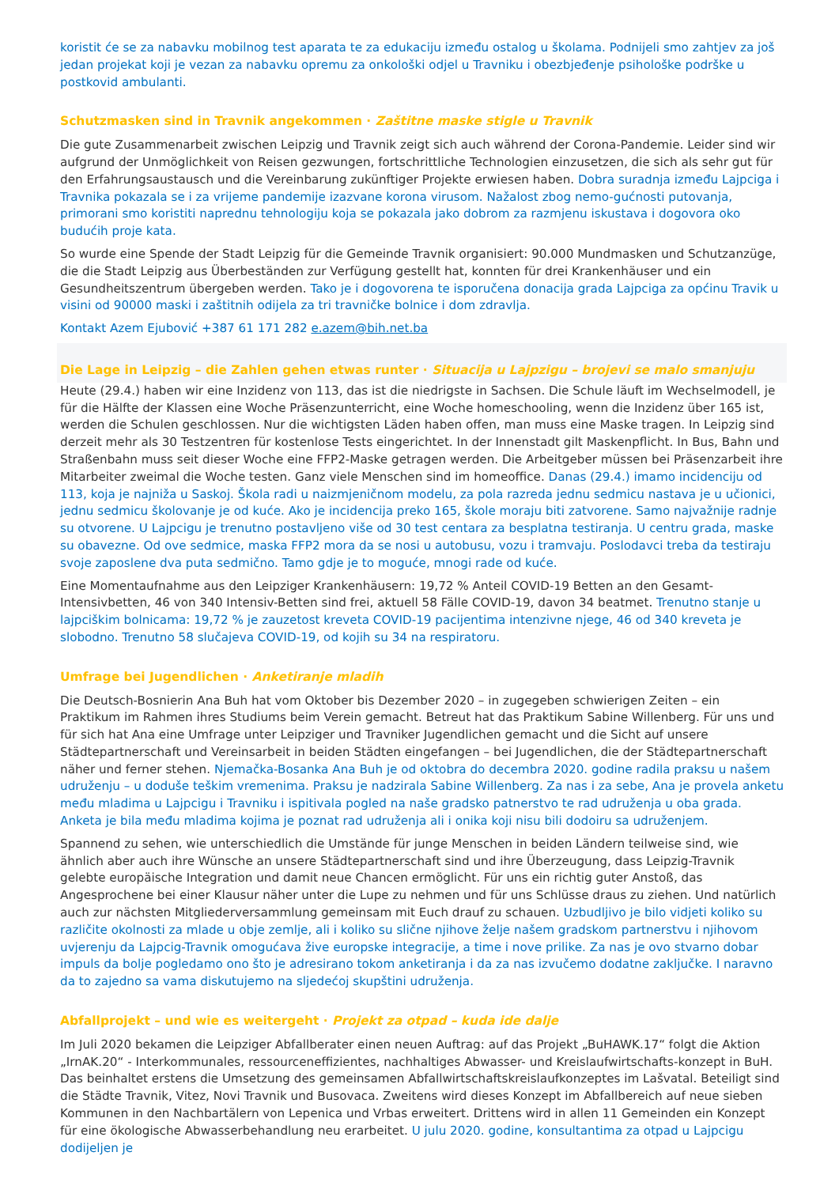koristit će se za nabavku mobilnog test aparata te za edukaciju između ostalog u školama. Podnijeli smo zahtjev za još jedan projekat koji je vezan za nabavku opremu za onkološki odjel u Travniku i obezbjeđenje psihološke podrške u postkovid ambulanti.
Schutzmasken sind in Travnik angekommen · Zaštitne maske stigle u Travnik
Die gute Zusammenarbeit zwischen Leipzig und Travnik zeigt sich auch während der Corona-Pandemie. Leider sind wir aufgrund der Unmöglichkeit von Reisen gezwungen, fortschrittliche Technologien einzusetzen, die sich als sehr gut für den Erfahrungsaustausch und die Vereinbarung zukünftiger Projekte erwiesen haben. Dobra suradnja između Lajpciga i Travnika pokazala se i za vrijeme pandemije izazvane korona virusom. Nažalost zbog nemo-gućnosti putovanja, primorani smo koristiti naprednu tehnologiju koja se pokazala jako dobrom za razmjenu iskustava i dogovora oko budućih proje kata.
So wurde eine Spende der Stadt Leipzig für die Gemeinde Travnik organisiert: 90.000 Mundmasken und Schutzanzüge, die die Stadt Leipzig aus Überbeständen zur Verfügung gestellt hat, konnten für drei Krankenhäuser und ein Gesundheitszentrum übergeben werden. Tako je i dogovorena te isporučena donacija grada Lajpciga za općinu Travik u visini od 90000 maski i zaštitnih odijela za tri travničke bolnice i dom zdravlja.
Kontakt Azem Ejubović +387 61 171 282 e.azem@bih.net.ba
Die Lage in Leipzig – die Zahlen gehen etwas runter · Situacija u Lajpzigu – brojevi se malo smanjuju
Heute (29.4.) haben wir eine Inzidenz von 113, das ist die niedrigste in Sachsen. Die Schule läuft im Wechselmodell, je für die Hälfte der Klassen eine Woche Präsenzunterricht, eine Woche homeschooling, wenn die Inzidenz über 165 ist, werden die Schulen geschlossen. Nur die wichtigsten Läden haben offen, man muss eine Maske tragen. In Leipzig sind derzeit mehr als 30 Testzentren für kostenlose Tests eingerichtet. In der Innenstadt gilt Maskenpflicht. In Bus, Bahn und Straßenbahn muss seit dieser Woche eine FFP2-Maske getragen werden. Die Arbeitgeber müssen bei Präsenzarbeit ihre Mitarbeiter zweimal die Woche testen. Ganz viele Menschen sind im homeoffice. Danas (29.4.) imamo incidenciju od 113, koja je najniža u Saskoj. Škola radi u naizmjeničnom modelu, za pola razreda jednu sedmicu nastava je u učionici, jednu sedmicu školovanje je od kuće. Ako je incidencija preko 165, škole moraju biti zatvorene. Samo najvažnije radnje su otvorene. U Lajpcigu je trenutno postavljeno više od 30 test centara za besplatna testiranja. U centru grada, maske su obavezne. Od ove sedmice, maska FFP2 mora da se nosi u autobusu, vozu i tramvaju. Poslodavci treba da testiraju svoje zaposlene dva puta sedmično. Tamo gdje je to moguće, mnogi rade od kuće.
Eine Momentaufnahme aus den Leipziger Krankenhäusern: 19,72 % Anteil COVID-19 Betten an den Gesamt-Intensivbetten, 46 von 340 Intensiv-Betten sind frei, aktuell 58 Fälle COVID-19, davon 34 beatmet. Trenutno stanje u lajpciškim bolnicama: 19,72 % je zauzetost kreveta COVID-19 pacijentima intenzivne njege, 46 od 340 kreveta je slobodno. Trenutno 58 slučajeva COVID-19, od kojih su 34 na respiratoru.
Umfrage bei Jugendlichen · Anketiranje mladih
Die Deutsch-Bosnierin Ana Buh hat vom Oktober bis Dezember 2020 – in zugegeben schwierigen Zeiten – ein Praktikum im Rahmen ihres Studiums beim Verein gemacht. Betreut hat das Praktikum Sabine Willenberg. Für uns und für sich hat Ana eine Umfrage unter Leipziger und Travniker Jugendlichen gemacht und die Sicht auf unsere Städtepartnerschaft und Vereinsarbeit in beiden Städten eingefangen – bei Jugendlichen, die der Städtepartnerschaft näher und ferner stehen. Njemačka-Bosanka Ana Buh je od oktobra do decembra 2020. godine radila praksu u našem udruženju – u doduše teškim vremenima. Praksu je nadzirala Sabine Willenberg. Za nas i za sebe, Ana je provela anketu među mladima u Lajpcigu i Travniku i ispitivala pogled na naše gradsko patnerstvo te rad udruženja u oba grada. Anketa je bila među mladima kojima je poznat rad udruženja ali i onika koji nisu bili dodoiru sa udruženjem.
Spannend zu sehen, wie unterschiedlich die Umstände für junge Menschen in beiden Ländern teilweise sind, wie ähnlich aber auch ihre Wünsche an unsere Städtepartnerschaft sind und ihre Überzeugung, dass Leipzig-Travnik gelebte europäische Integration und damit neue Chancen ermöglicht. Für uns ein richtig guter Anstoß, das Angesprochene bei einer Klausur näher unter die Lupe zu nehmen und für uns Schlüsse draus zu ziehen. Und natürlich auch zur nächsten Mitgliederversammlung gemeinsam mit Euch drauf zu schauen. Uzbudljivo je bilo vidjeti koliko su različite okolnosti za mlade u obje zemlje, ali i koliko su slične njihove želje našem gradskom partnerstvu i njihovom uvjerenju da Lajpcig-Travnik omogućava žive europske integracije, a time i nove prilike. Za nas je ovo stvarno dobar impuls da bolje pogledamo ono što je adresirano tokom anketiranja i da za nas izvučemo dodatne zaključke. I naravno da to zajedno sa vama diskutujemo na sljedećoj skupštini udruženja.
Abfallprojekt – und wie es weitergeht · Projekt za otpad – kuda ide dalje
Im Juli 2020 bekamen die Leipziger Abfallberater einen neuen Auftrag: auf das Projekt „BuHAWK.17“ folgt die Aktion „IrnAK.20“ - Interkommunales, ressourceneffizientes, nachhaltiges Abwasser- und Kreislaufwirtschafts-konzept in BuH. Das beinhaltet erstens die Umsetzung des gemeinsamen Abfallwirtschaftskreislaufkonzeptes im Lašvatal. Beteiligt sind die Städte Travnik, Vitez, Novi Travnik und Busovaca. Zweitens wird dieses Konzept im Abfallbereich auf neue sieben Kommunen in den Nachbartälern von Lepenica und Vrbas erweitert. Drittens wird in allen 11 Gemeinden ein Konzept für eine ökologische Abwasserbehandlung neu erarbeitet. U julu 2020. godine, konsultantima za otpad u Lajpcigu dodijeljen je